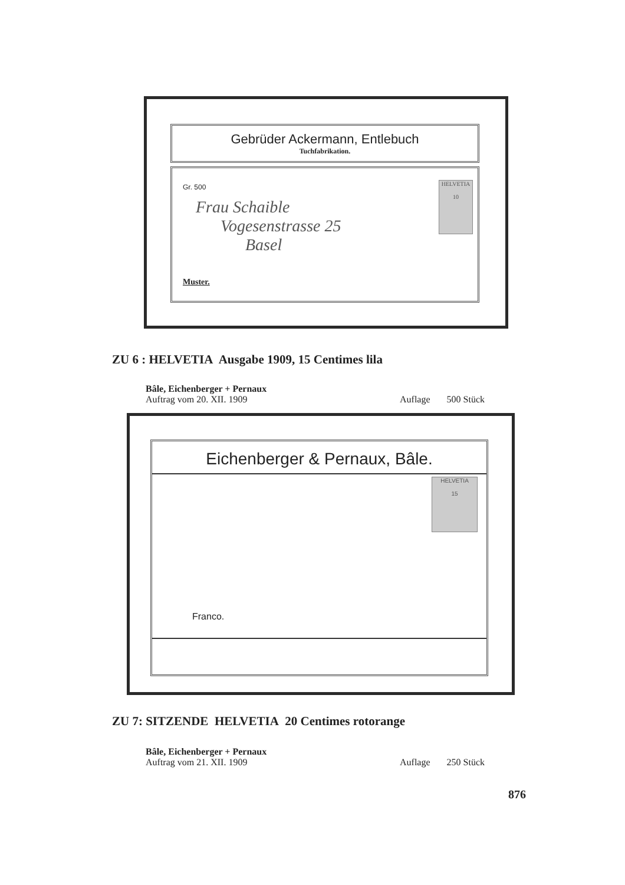Gebrüder Ackermann, Entlebuch
Tuchfabrikation.
Gr. 500
Frau Schaible
Vogesenstrasse 25
Basel
Muster.
HELVETIA
10
ZU 6 : HELVETIA Ausgabe 1909, 15 Centimes lila
Bâle, Eichenberger + Pernaux
Auftrag vom 20. XII. 1909 Auflage 500 Stück
Eichenberger & Pernaux, Bâle.
HELVETIA
15
Franco.
ZU 7: SITZENDE HELVETIA 20 Centimes rotorange
Bâle, Eichenberger + Pernaux
Auftrag vom 21. XII. 1909 Auflage 250 Stück
876